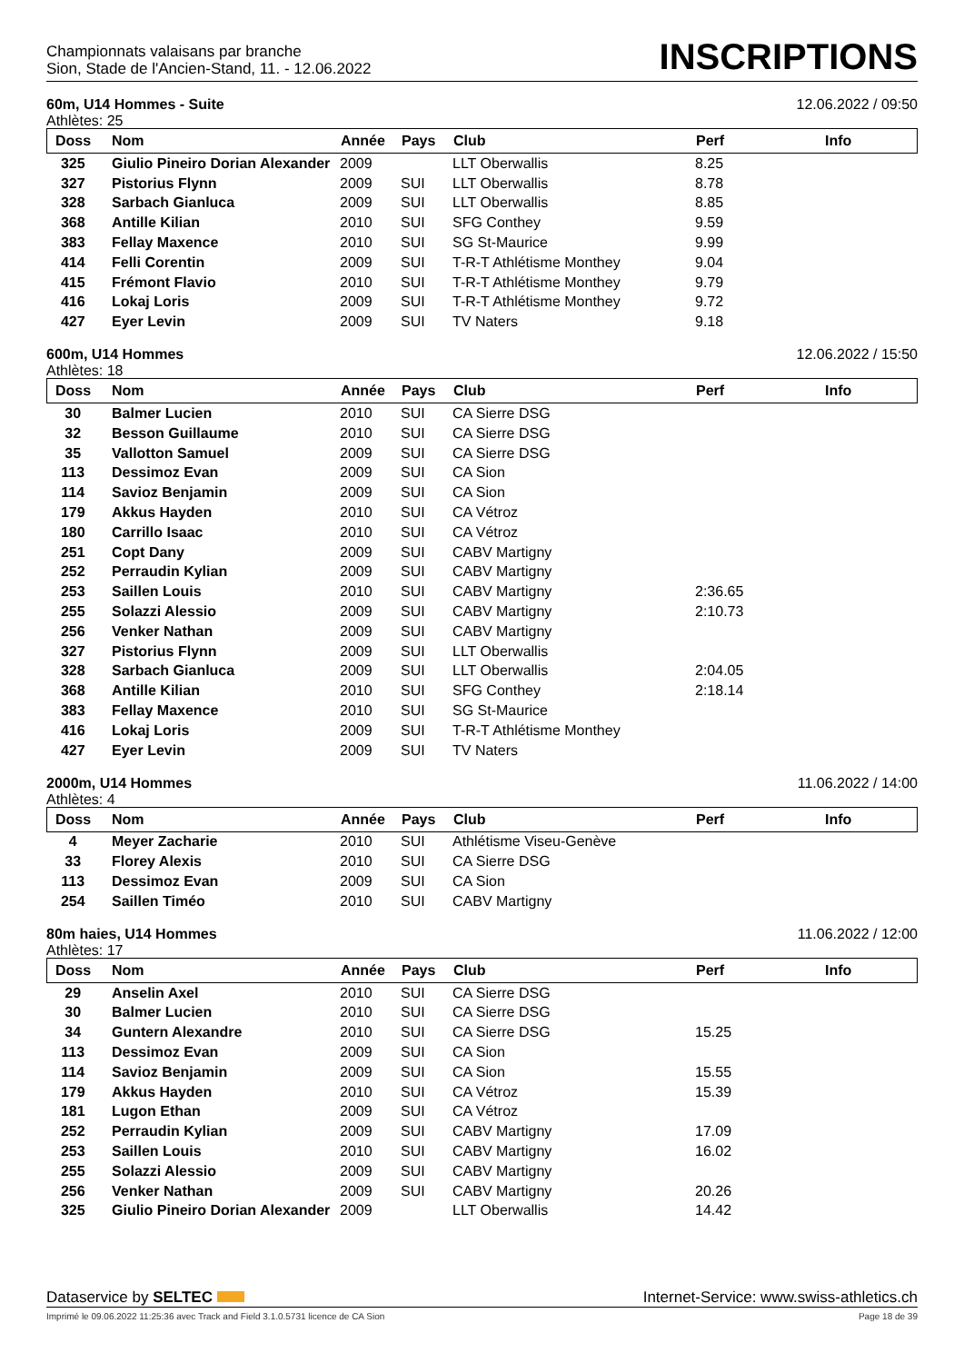Championnats valaisans par branche
Sion, Stade de l'Ancien-Stand, 11. - 12.06.2022
INSCRIPTIONS
60m, U14 Hommes - Suite 12.06.2022 / 09:50
Athlètes: 25
| Doss | Nom | Année | Pays | Club | Perf | Info |
| --- | --- | --- | --- | --- | --- | --- |
| 325 | Giulio Pineiro Dorian Alexander | 2009 | | LLT Oberwallis | 8.25 | |
| 327 | Pistorius Flynn | 2009 | SUI | LLT Oberwallis | 8.78 | |
| 328 | Sarbach Gianluca | 2009 | SUI | LLT Oberwallis | 8.85 | |
| 368 | Antille Kilian | 2010 | SUI | SFG Conthey | 9.59 | |
| 383 | Fellay Maxence | 2010 | SUI | SG St-Maurice | 9.99 | |
| 414 | Felli Corentin | 2009 | SUI | T-R-T Athlétisme Monthey | 9.04 | |
| 415 | Frémont Flavio | 2010 | SUI | T-R-T Athlétisme Monthey | 9.79 | |
| 416 | Lokaj Loris | 2009 | SUI | T-R-T Athlétisme Monthey | 9.72 | |
| 427 | Eyer Levin | 2009 | SUI | TV Naters | 9.18 | |
600m, U14 Hommes 12.06.2022 / 15:50
Athlètes: 18
| Doss | Nom | Année | Pays | Club | Perf | Info |
| --- | --- | --- | --- | --- | --- | --- |
| 30 | Balmer Lucien | 2010 | SUI | CA Sierre DSG | | |
| 32 | Besson Guillaume | 2010 | SUI | CA Sierre DSG | | |
| 35 | Vallotton Samuel | 2009 | SUI | CA Sierre DSG | | |
| 113 | Dessimoz Evan | 2009 | SUI | CA Sion | | |
| 114 | Savioz Benjamin | 2009 | SUI | CA Sion | | |
| 179 | Akkus Hayden | 2010 | SUI | CA Vétroz | | |
| 180 | Carrillo Isaac | 2010 | SUI | CA Vétroz | | |
| 251 | Copt Dany | 2009 | SUI | CABV Martigny | | |
| 252 | Perraudin Kylian | 2009 | SUI | CABV Martigny | | |
| 253 | Saillen Louis | 2010 | SUI | CABV Martigny | 2:36.65 | |
| 255 | Solazzi Alessio | 2009 | SUI | CABV Martigny | 2:10.73 | |
| 256 | Venker Nathan | 2009 | SUI | CABV Martigny | | |
| 327 | Pistorius Flynn | 2009 | SUI | LLT Oberwallis | | |
| 328 | Sarbach Gianluca | 2009 | SUI | LLT Oberwallis | 2:04.05 | |
| 368 | Antille Kilian | 2010 | SUI | SFG Conthey | 2:18.14 | |
| 383 | Fellay Maxence | 2010 | SUI | SG St-Maurice | | |
| 416 | Lokaj Loris | 2009 | SUI | T-R-T Athlétisme Monthey | | |
| 427 | Eyer Levin | 2009 | SUI | TV Naters | | |
2000m, U14 Hommes 11.06.2022 / 14:00
Athlètes: 4
| Doss | Nom | Année | Pays | Club | Perf | Info |
| --- | --- | --- | --- | --- | --- | --- |
| 4 | Meyer Zacharie | 2010 | SUI | Athlétisme Viseu-Genève | | |
| 33 | Florey Alexis | 2010 | SUI | CA Sierre DSG | | |
| 113 | Dessimoz Evan | 2009 | SUI | CA Sion | | |
| 254 | Saillen Timéo | 2010 | SUI | CABV Martigny | | |
80m haies, U14 Hommes 11.06.2022 / 12:00
Athlètes: 17
| Doss | Nom | Année | Pays | Club | Perf | Info |
| --- | --- | --- | --- | --- | --- | --- |
| 29 | Anselin Axel | 2010 | SUI | CA Sierre DSG | | |
| 30 | Balmer Lucien | 2010 | SUI | CA Sierre DSG | | |
| 34 | Guntern Alexandre | 2010 | SUI | CA Sierre DSG | 15.25 | |
| 113 | Dessimoz Evan | 2009 | SUI | CA Sion | | |
| 114 | Savioz Benjamin | 2009 | SUI | CA Sion | 15.55 | |
| 179 | Akkus Hayden | 2010 | SUI | CA Vétroz | 15.39 | |
| 181 | Lugon Ethan | 2009 | SUI | CA Vétroz | | |
| 252 | Perraudin Kylian | 2009 | SUI | CABV Martigny | 17.09 | |
| 253 | Saillen Louis | 2010 | SUI | CABV Martigny | 16.02 | |
| 255 | Solazzi Alessio | 2009 | SUI | CABV Martigny | | |
| 256 | Venker Nathan | 2009 | SUI | CABV Martigny | 20.26 | |
| 325 | Giulio Pineiro Dorian Alexander | 2009 | | LLT Oberwallis | 14.42 | |
Dataservice by SELTEC Internet-Service: www.swiss-athletics.ch
Imprimé le 09.06.2022 11:25:36 avec Track and Field 3.1.0.5731 licence de CA Sion Page 18 de 39